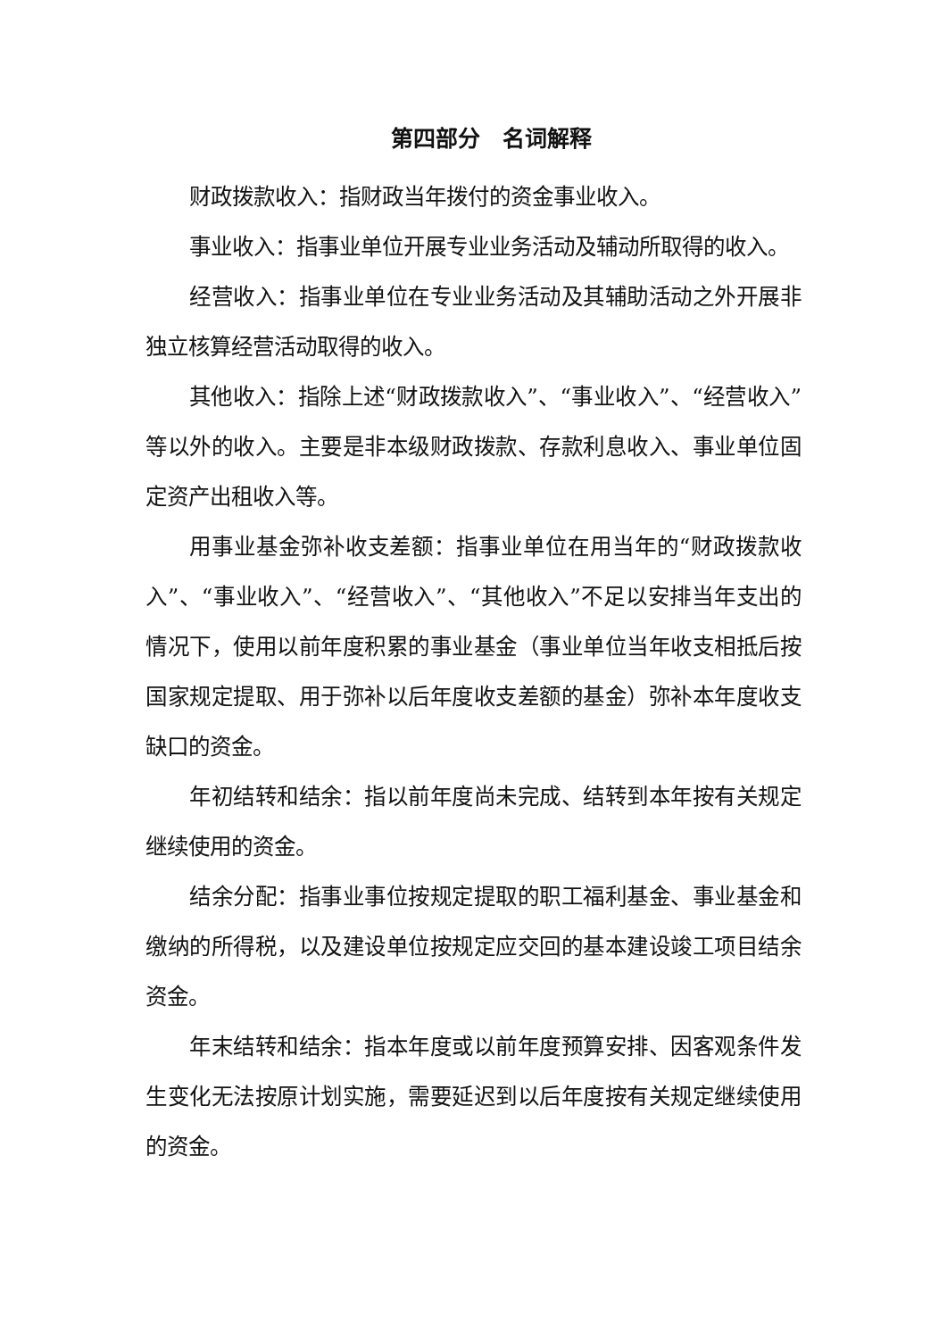第四部分　名词解释
财政拨款收入：指财政当年拨付的资金事业收入。
事业收入：指事业单位开展专业业务活动及辅动所取得的收入。
经营收入：指事业单位在专业业务活动及其辅助活动之外开展非独立核算经营活动取得的收入。
其他收入：指除上述“财政拨款收入”、“事业收入”、“经营收入”等以外的收入。主要是非本级财政拨款、存款利息收入、事业单位固定资产出租收入等。
用事业基金弥补收支差额：指事业单位在用当年的“财政拨款收入”、“事业收入”、“经营收入”、“其他收入”不足以安排当年支出的情况下，使用以前年度积累的事业基金（事业单位当年收支相抵后按国家规定提取、用于弥补以后年度收支差额的基金）弥补本年度收支缺口的资金。
年初结转和结余：指以前年度尚未完成、结转到本年按有关规定继续使用的资金。
结余分配：指事业事位按规定提取的职工福利基金、事业基金和缴纳的所得税，以及建设单位按规定应交回的基本建设竣工项目结余资金。
年末结转和结余：指本年度或以前年度预算安排、因客观条件发生变化无法按原计划实施，需要延迟到以后年度按有关规定继续使用的资金。